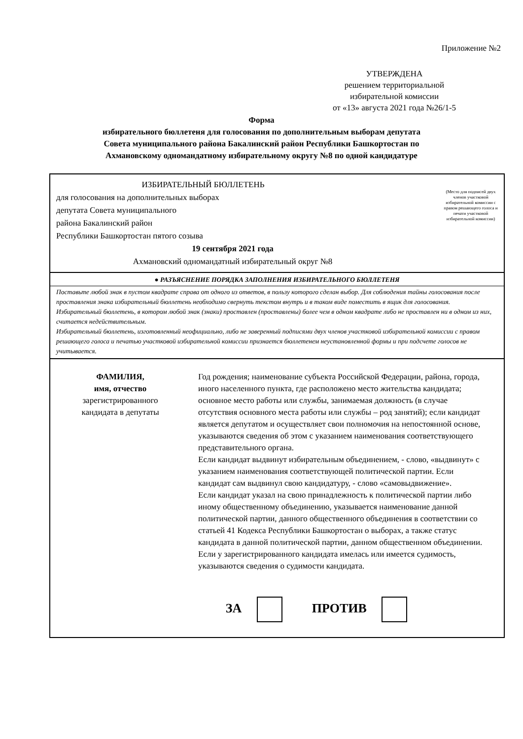Приложение №2
УТВЕРЖДЕНА
решением территориальной
избирательной комиссии
от «13» августа 2021 года №26/1-5
Форма
избирательного бюллетеня для голосования по дополнительным выборам депутата
Совета муниципального района Бакалинский район Республики Башкортостан по
Ахмановскому одномандатному избирательному округу №8 по одной кандидатуре
ИЗБИРАТЕЛЬНЫЙ БЮЛЛЕТЕНЬ
(Место для подписей двух членов участковой избирательной комиссии с правом решающего голоса и печати участковой избирательной комиссии)
для голосования на дополнительных выборах
депутата Совета муниципального
района Бакалинский район
Республики Башкортостан пятого созыва
19 сентября 2021 года
Ахмановский одномандатный избирательный округ №8
● РАЗЪЯСНЕНИЕ ПОРЯДКА ЗАПОЛНЕНИЯ ИЗБИРАТЕЛЬНОГО БЮЛЛЕТЕНЯ
Поставьте любой знак в пустом квадрате справа от одного из ответов, в пользу которого сделан выбор. Для соблюдения тайны голосования после проставления знака избирательный бюллетень необходимо свернуть текстом внутрь и в таком виде поместить в ящик для голосования.
Избирательный бюллетень, в котором любой знак (знаки) проставлен (проставлены) более чем в одном квадрате либо не проставлен ни в одном из них, считается недействительным.
Избирательный бюллетень, изготовленный неофициально, либо не заверенный подписями двух членов участковой избирательной комиссии с правом решающего голоса и печатью участковой избирательной комиссии признается бюллетенем неустановленной формы и при подсчете голосов не учитывается.
ФАМИЛИЯ,
имя, отчество
зарегистрированного
кандидата в депутаты
Год рождения; наименование субъекта Российской Федерации, района, города, иного населенного пункта, где расположено место жительства кандидата; основное место работы или службы, занимаемая должность (в случае отсутствия основного места работы или службы – род занятий); если кандидат является депутатом и осуществляет свои полномочия на непостоянной основе, указываются сведения об этом с указанием наименования соответствующего представительного органа.
Если кандидат выдвинут избирательным объединением, - слово, «выдвинут» с указанием наименования соответствующей политической партии. Если кандидат сам выдвинул свою кандидатуру, - слово «самовыдвижение».
Если кандидат указал на свою принадлежность к политической партии либо иному общественному объединению, указывается наименование данной политической партии, данного общественного объединения в соответствии со статьей 41 Кодекса Республики Башкортостан о выборах, а также статус кандидата в данной политической партии, данном общественном объединении.
Если у зарегистрированного кандидата имелась или имеется судимость, указываются сведения о судимости кандидата.
ЗА ПРОТИВ